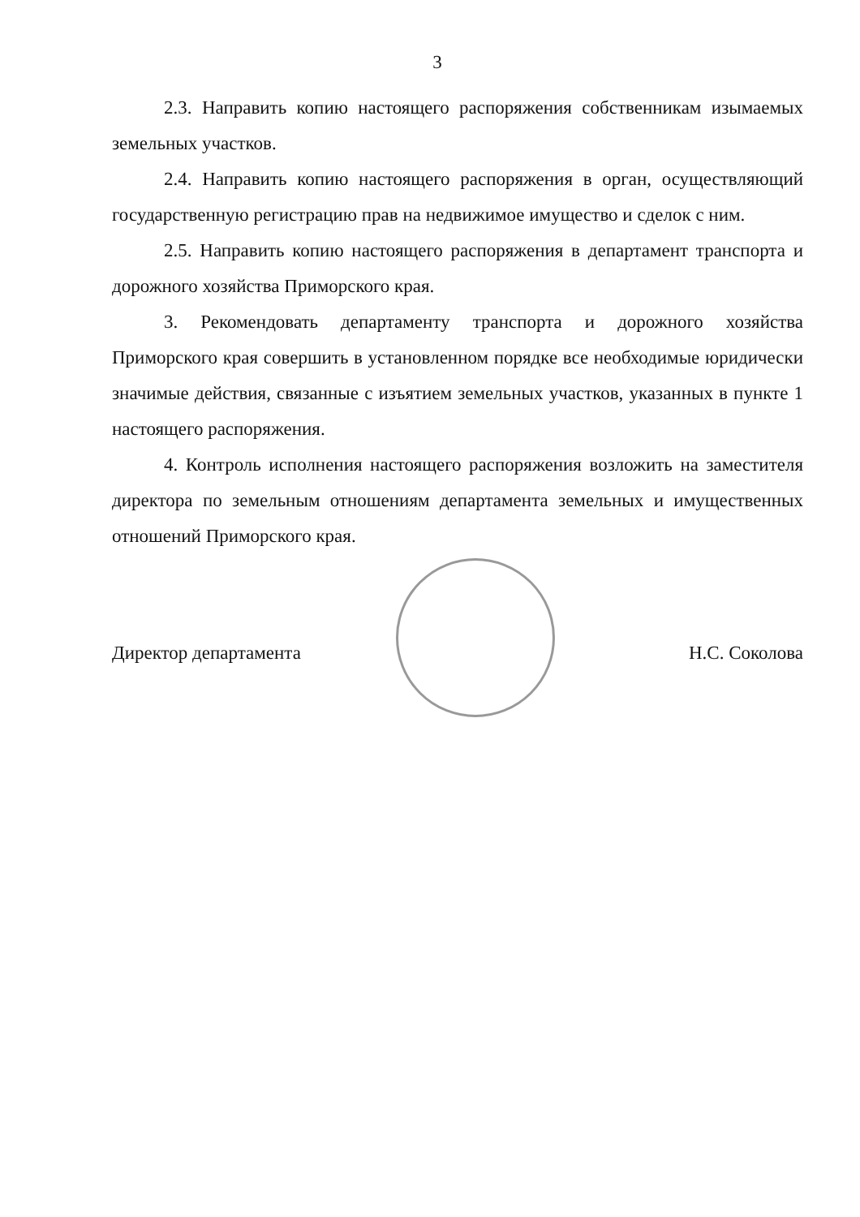3
2.3. Направить копию настоящего распоряжения собственникам изымаемых земельных участков.
2.4. Направить копию настоящего распоряжения в орган, осуществляющий государственную регистрацию прав на недвижимое имущество и сделок с ним.
2.5. Направить копию настоящего распоряжения в департамент транспорта и дорожного хозяйства Приморского края.
3. Рекомендовать департаменту транспорта и дорожного хозяйства Приморского края совершить в установленном порядке все необходимые юридически значимые действия, связанные с изъятием земельных участков, указанных в пункте 1 настоящего распоряжения.
4. Контроль исполнения настоящего распоряжения возложить на заместителя директора по земельным отношениям департамента земельных и имущественных отношений Приморского края.
Директор департамента Н.С. Соколова